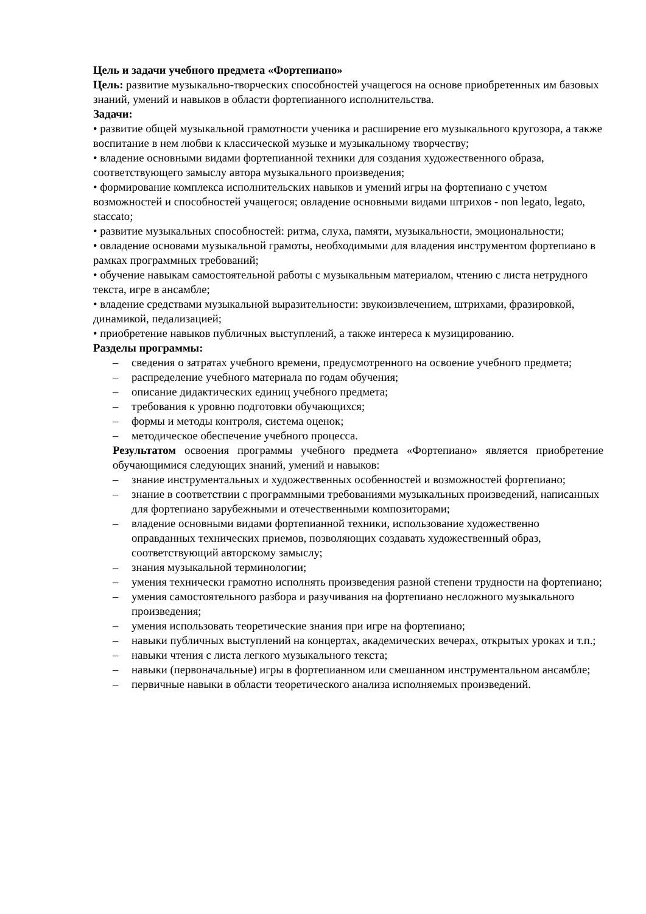Цель и задачи учебного предмета «Фортепиано»
Цель: развитие музыкально-творческих способностей учащегося на основе приобретенных им базовых знаний, умений и навыков в области фортепианного исполнительства.
Задачи:
• развитие общей музыкальной грамотности ученика и расширение его музыкального кругозора, а также воспитание в нем любви к классической музыке и музыкальному творчеству;
• владение основными видами фортепианной техники для создания художественного образа, соответствующего замыслу автора музыкального произведения;
• формирование комплекса исполнительских навыков и умений игры на фортепиано с учетом возможностей и способностей учащегося; овладение основными видами штрихов - non legato, legato, staccato;
• развитие музыкальных способностей: ритма, слуха, памяти, музыкальности, эмоциональности;
• овладение основами музыкальной грамоты, необходимыми для владения инструментом фортепиано в рамках программных требований;
• обучение навыкам самостоятельной работы с музыкальным материалом, чтению с листа нетрудного текста, игре в ансамбле;
• владение средствами музыкальной выразительности: звукоизвлечением, штрихами, фразировкой, динамикой, педализацией;
• приобретение навыков публичных выступлений, а также интереса к музицированию.
Разделы программы:
– сведения о затратах учебного времени, предусмотренного на освоение учебного предмета;
– распределение учебного материала по годам обучения;
– описание дидактических единиц учебного предмета;
– требования к уровню подготовки обучающихся;
– формы и методы контроля, система оценок;
– методическое обеспечение учебного процесса.
Результатом освоения программы учебного предмета «Фортепиано» является приобретение обучающимися следующих знаний, умений и навыков:
– знание инструментальных и художественных особенностей и возможностей фортепиано;
– знание в соответствии с программными требованиями музыкальных произведений, написанных для фортепиано зарубежными и отечественными композиторами;
– владение основными видами фортепианной техники, использование художественно оправданных технических приемов, позволяющих создавать художественный образ, соответствующий авторскому замыслу;
– знания музыкальной терминологии;
– умения технически грамотно исполнять произведения разной степени трудности на фортепиано;
– умения самостоятельного разбора и разучивания на фортепиано несложного музыкального произведения;
– умения использовать теоретические знания при игре на фортепиано;
– навыки публичных выступлений на концертах, академических вечерах, открытых уроках и т.п.;
– навыки чтения с листа легкого музыкального текста;
– навыки (первоначальные) игры в фортепианном или смешанном инструментальном ансамбле;
– первичные навыки в области теоретического анализа исполняемых произведений.